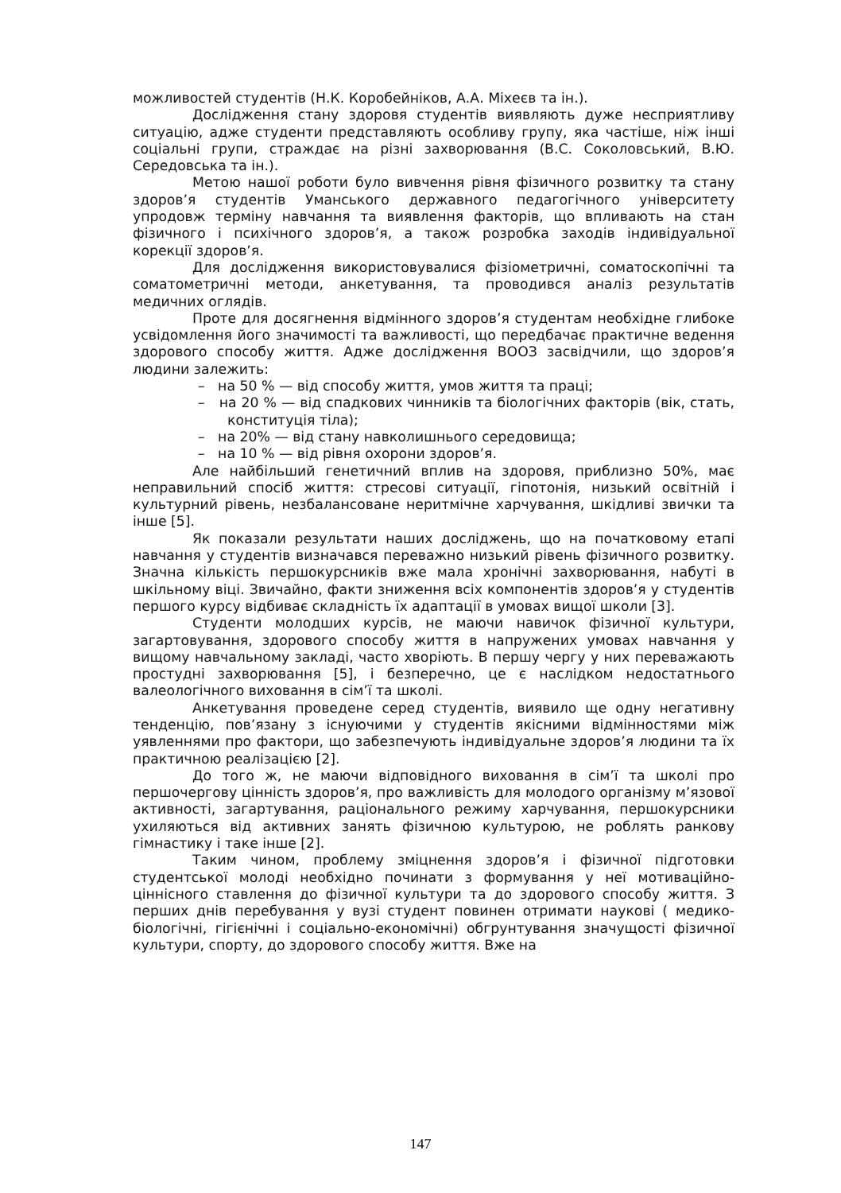можливостей студентів (Н.К. Коробейніков, А.А. Міхеєв та ін.).
Дослідження стану здоровя студентів виявляють дуже несприятливу ситуацію, адже студенти представляють особливу групу, яка частіше, ніж інші соціальні групи, страждає на різні захворювання (В.С. Соколовський, В.Ю. Середовська та ін.).
Метою нашої роботи було вивчення рівня фізичного розвитку та стану здоров’я студентів Уманського державного педагогічного університету упродовж терміну навчання та виявлення факторів, що впливають на стан фізичного і психічного здоров’я, а також розробка заходів індивідуальної корекції здоров’я.
Для дослідження використовувалися фізіометричні, соматоскопічні та соматометричні методи, анкетування, та проводився аналіз результатів медичних оглядів.
Проте для досягнення відмінного здоров’я студентам необхідне глибоке усвідомлення його значимості та важливості, що передбачає практичне ведення здорового способу життя. Адже дослідження ВООЗ засвідчили, що здоров’я людини залежить:
– на 50 % — від способу життя, умов життя та праці;
– на 20 % — від спадкових чинників та біологічних факторів (вік, стать, конституція тіла);
– на 20% — від стану навколишнього середовища;
– на 10 % — від рівня охорони здоров’я.
Але найбільший генетичний вплив на здоровя, приблизно 50%, має неправильний спосіб життя: стресові ситуації, гіпотонія, низький освітній і культурний рівень, незбалансоване неритмічне харчування, шкідливі звички та інше [5].
Як показали результати наших досліджень, що на початковому етапі навчання у студентів визначався переважно низький рівень фізичного розвитку. Значна кількість першокурсників вже мала хронічні захворювання, набуті в шкільному віці. Звичайно, факти зниження всіх компонентів здоров’я у студентів першого курсу відбиває складність їх адаптації в умовах вищої школи [3].
Студенти молодших курсів, не маючи навичок фізичної культури, загартовування, здорового способу життя в напружених умовах навчання у вищому навчальному закладі, часто хворіють. В першу чергу у них переважають простудні захворювання [5], і безперечно, це є наслідком недостатнього валеологічного виховання в сім’ї та школі.
Анкетування проведене серед студентів, виявило ще одну негативну тенденцію, пов’язану з існуючими у студентів якісними відмінностями між уявленнями про фактори, що забезпечують індивідуальне здоров’я людини та їх практичною реалізацією [2].
До того ж, не маючи відповідного виховання в сім’ї та школі про першочергову цінність здоров’я, про важливість для молодого організму м’язової активності, загартування, раціонального режиму харчування, першокурсники ухиляються від активних занять фізичною культурою, не роблять ранкову гімнастику і таке інше [2].
Таким чином, проблему зміцнення здоров’я і фізичної підготовки студентської молоді необхідно починати з формування у неї мотиваційно-ціннісного ставлення до фізичної культури та до здорового способу життя. З перших днів перебування у вузі студент повинен отримати наукові ( медико-біологічні, гігієнічні і соціально-економічні) обгрунтування значущості фізичної культури, спорту, до здорового способу життя. Вже на
147